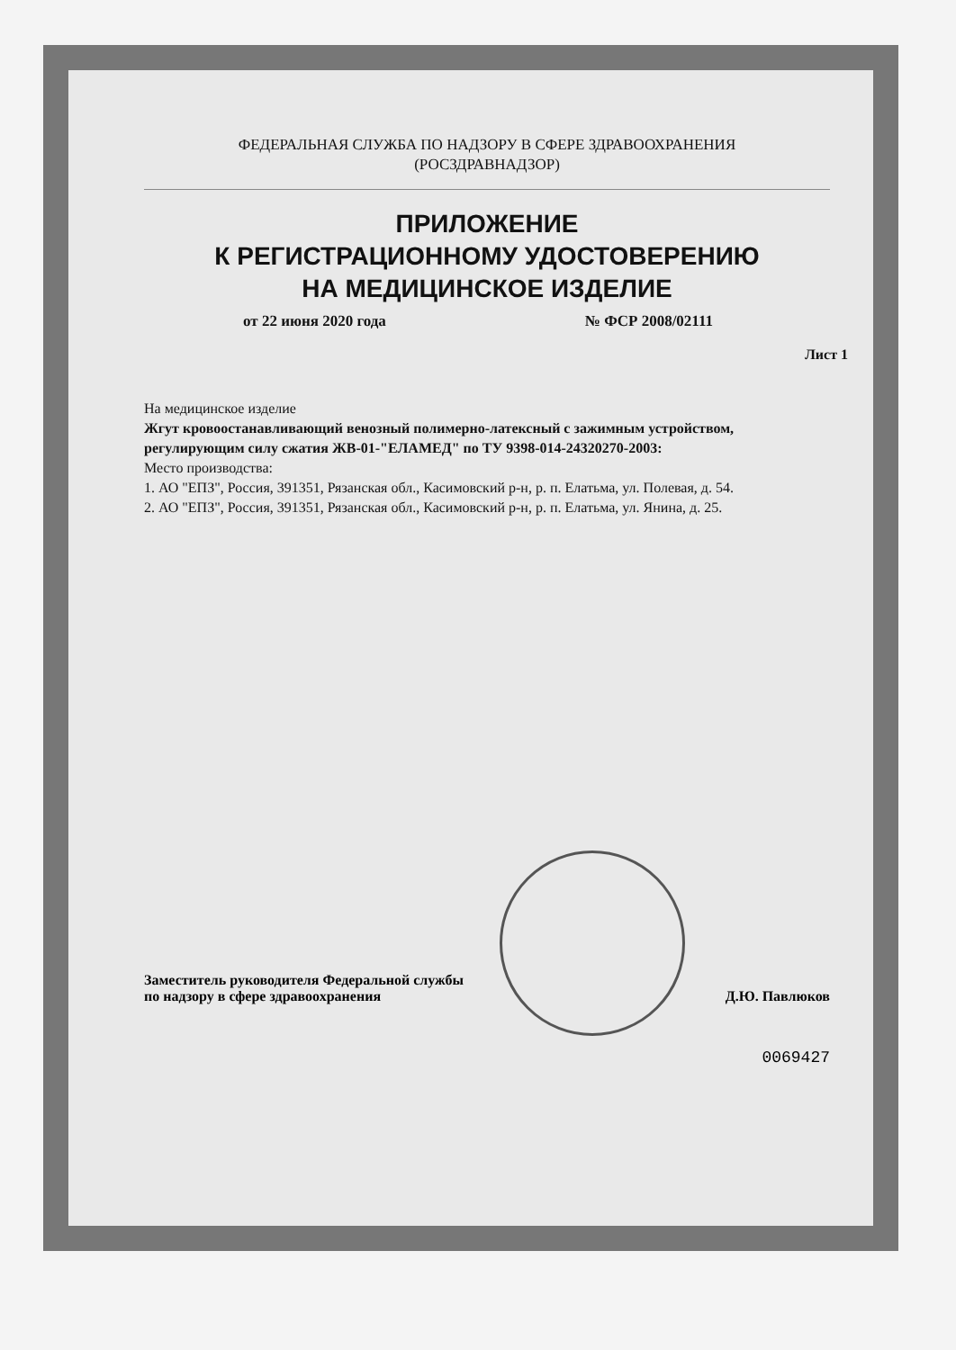ФЕДЕРАЛЬНАЯ СЛУЖБА ПО НАДЗОРУ В СФЕРЕ ЗДРАВООХРАНЕНИЯ
(РОСЗДРАВНАДЗОР)
ПРИЛОЖЕНИЕ
К РЕГИСТРАЦИОННОМУ УДОСТОВЕРЕНИЮ
НА МЕДИЦИНСКОЕ ИЗДЕЛИЕ
от 22 июня 2020 года № ФСР 2008/02111
Лист 1
На медицинское изделие
Жгут кровоостанавливающий венозный полимерно-латексный с зажимным устройством, регулирующим силу сжатия ЖВ-01-"ЕЛАМЕД" по ТУ 9398-014-24320270-2003:
Место производства:
1. АО "ЕПЗ", Россия, 391351, Рязанская обл., Касимовский р-н, р. п. Елатьма, ул. Полевая, д. 54.
2. АО "ЕПЗ", Россия, 391351, Рязанская обл., Касимовский р-н, р. п. Елатьма, ул. Янина, д. 25.
Заместитель руководителя Федеральной службы
по надзору в сфере здравоохранения
Д.Ю. Павлюков
0069427